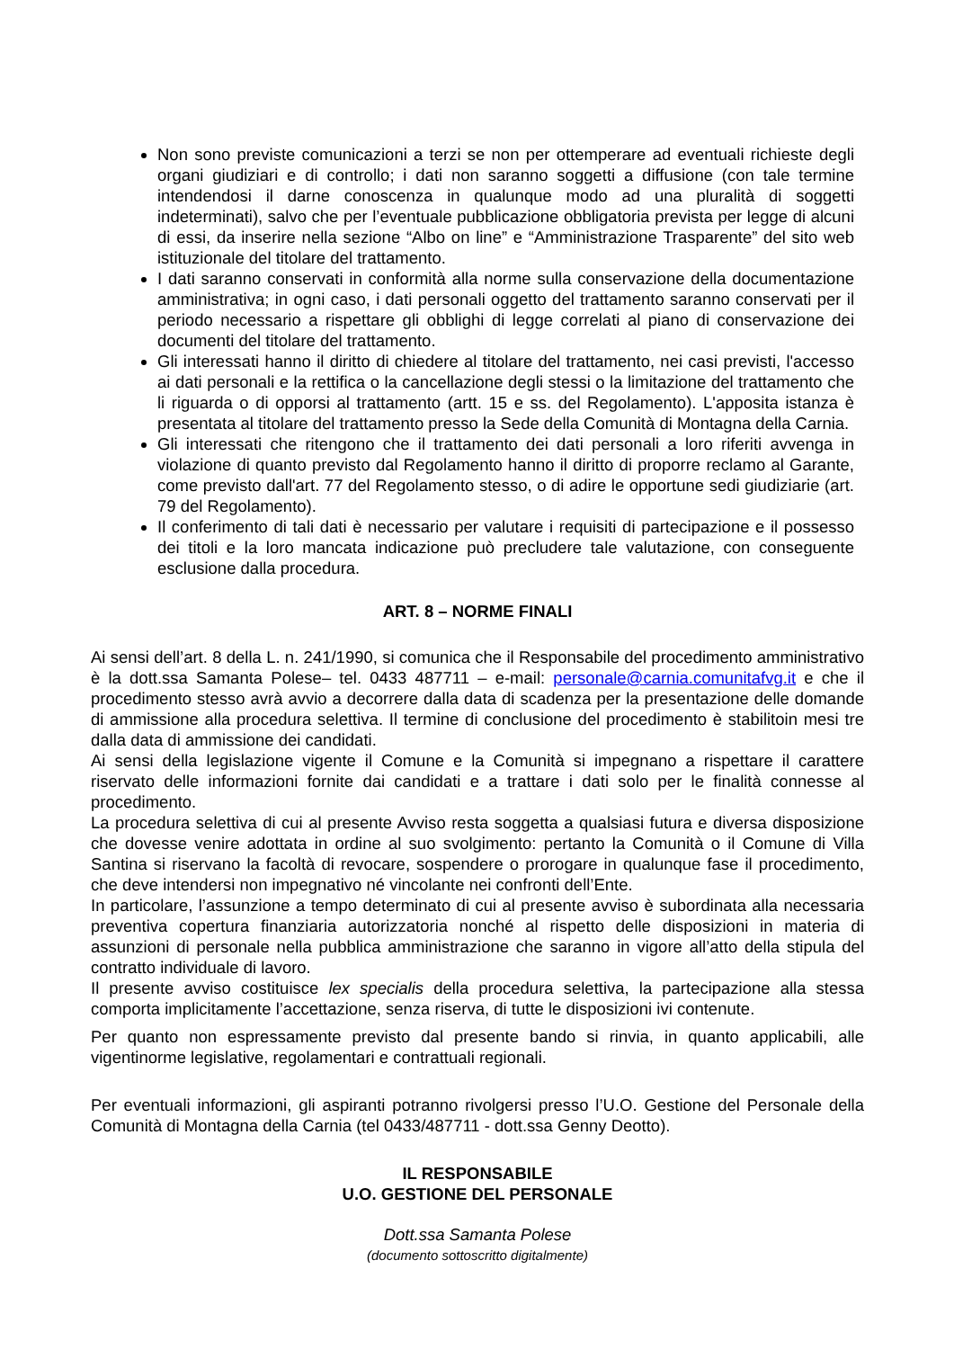Non sono previste comunicazioni a terzi se non per ottemperare ad eventuali richieste degli organi giudiziari e di controllo; i dati non saranno soggetti a diffusione (con tale termine intendendosi il darne conoscenza in qualunque modo ad una pluralità di soggetti indeterminati), salvo che per l’eventuale pubblicazione obbligatoria prevista per legge di alcuni di essi, da inserire nella sezione “Albo on line” e “Amministrazione Trasparente” del sito web istituzionale del titolare del trattamento.
I dati saranno conservati in conformità alla norme sulla conservazione della documentazione amministrativa; in ogni caso, i dati personali oggetto del trattamento saranno conservati per il periodo necessario a rispettare gli obblighi di legge correlati al piano di conservazione dei documenti del titolare del trattamento.
Gli interessati hanno il diritto di chiedere al titolare del trattamento, nei casi previsti, l'accesso ai dati personali e la rettifica o la cancellazione degli stessi o la limitazione del trattamento che li riguarda o di opporsi al trattamento (artt. 15 e ss. del Regolamento). L'apposita istanza è presentata al titolare del trattamento presso la Sede della Comunità di Montagna della Carnia.
Gli interessati che ritengono che il trattamento dei dati personali a loro riferiti avvenga in violazione di quanto previsto dal Regolamento hanno il diritto di proporre reclamo al Garante, come previsto dall'art. 77 del Regolamento stesso, o di adire le opportune sedi giudiziarie (art. 79 del Regolamento).
Il conferimento di tali dati è necessario per valutare i requisiti di partecipazione e il possesso dei titoli e la loro mancata indicazione può precludere tale valutazione, con conseguente esclusione dalla procedura.
ART. 8 – NORME FINALI
Ai sensi dell’art. 8 della L. n. 241/1990, si comunica che il Responsabile del procedimento amministrativo è la dott.ssa Samanta Polese– tel. 0433 487711 – e-mail: personale@carnia.comunitafvg.it e che il procedimento stesso avrà avvio a decorrere dalla data di scadenza per la presentazione delle domande di ammissione alla procedura selettiva. Il termine di conclusione del procedimento è stabilitoin mesi tre dalla data di ammissione dei candidati.
Ai sensi della legislazione vigente il Comune e la Comunità si impegnano a rispettare il carattere riservato delle informazioni fornite dai candidati e a trattare i dati solo per le finalità connesse al procedimento.
La procedura selettiva di cui al presente Avviso resta soggetta a qualsiasi futura e diversa disposizione che dovesse venire adottata in ordine al suo svolgimento: pertanto la Comunità o il Comune di Villa Santina si riservano la facoltà di revocare, sospendere o prorogare in qualunque fase il procedimento, che deve intendersi non impegnativo né vincolante nei confronti dell’Ente.
In particolare, l’assunzione a tempo determinato di cui al presente avviso è subordinata alla necessaria preventiva copertura finanziaria autorizzatoria nonché al rispetto delle disposizioni in materia di assunzioni di personale nella pubblica amministrazione che saranno in vigore all’atto della stipula del contratto individuale di lavoro.
Il presente avviso costituisce lex specialis della procedura selettiva, la partecipazione alla stessa comporta implicitamente l’accettazione, senza riserva, di tutte le disposizioni ivi contenute.
Per quanto non espressamente previsto dal presente bando si rinvia, in quanto applicabili, alle vigentinorme legislative, regolamentari e contrattuali regionali.
Per eventuali informazioni, gli aspiranti potranno rivolgersi presso l’U.O. Gestione del Personale della Comunità di Montagna della Carnia (tel 0433/487711 - dott.ssa Genny Deotto).
IL RESPONSABILE
U.O. GESTIONE DEL PERSONALE
Dott.ssa Samanta Polese
(documento sottoscritto digitalmente)